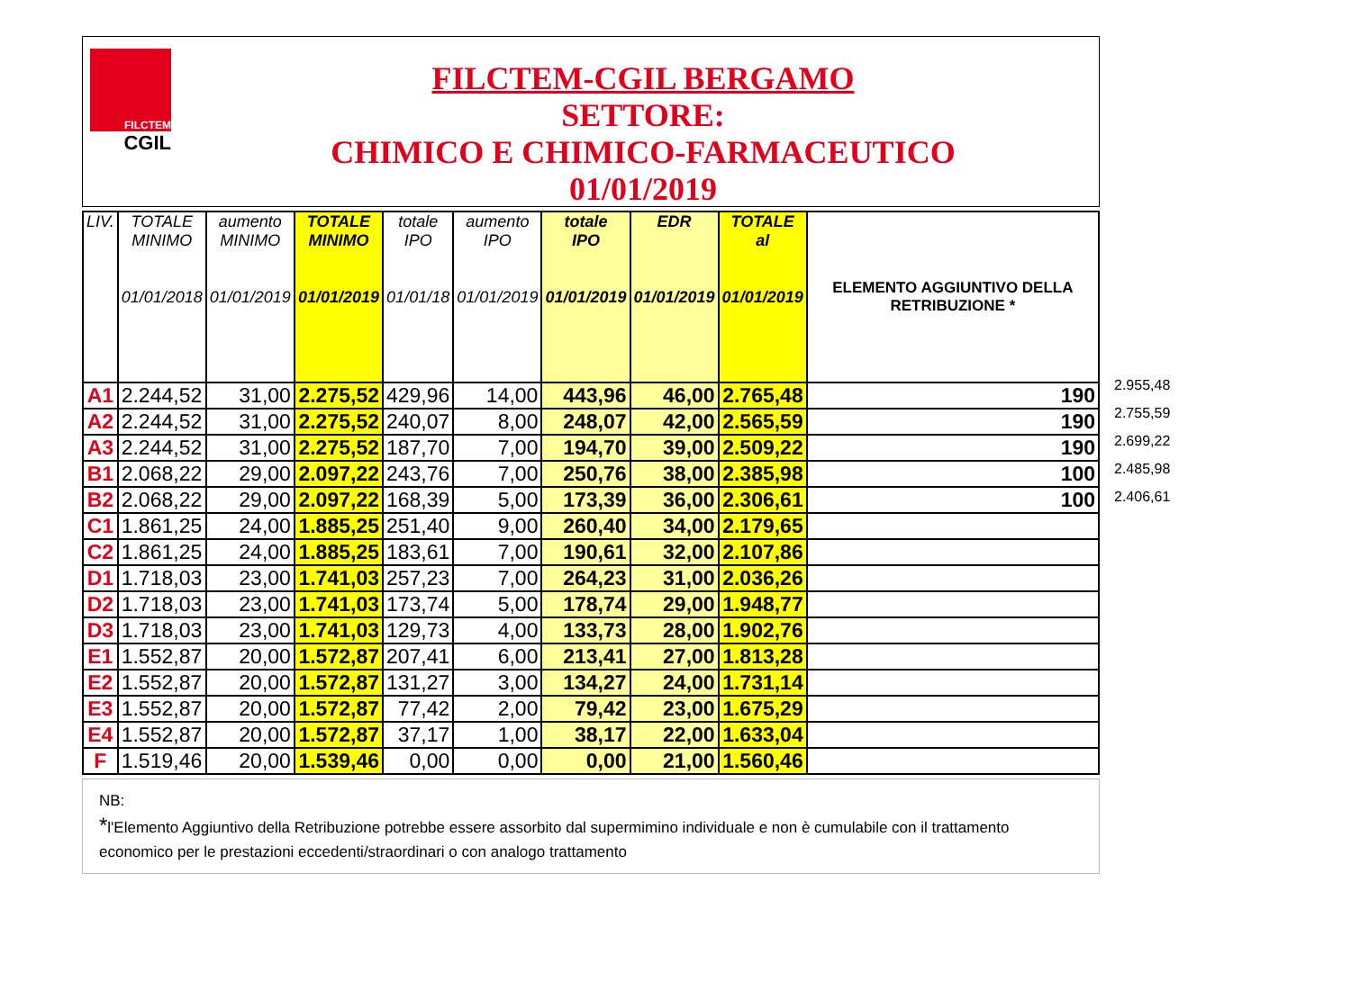FILCTEM
CGIL
FILCTEM-CGIL BERGAMO
SETTORE:
CHIMICO E CHIMICO-FARMACEUTICO
01/01/2019
| LIV. | TOTALE MINIMO 01/01/2018 | aumento MINIMO 01/01/2019 | TOTALE MINIMO 01/01/2019 | totale IPO 01/01/18 | aumento IPO 01/01/2019 | totale IPO 01/01/2019 | EDR 01/01/2019 | TOTALE al 01/01/2019 | ELEMENTO AGGIUNTIVO DELLA RETRIBUZIONE * |
| --- | --- | --- | --- | --- | --- | --- | --- | --- | --- |
| A1 | 2.244,52 | 31,00 | 2.275,52 | 429,96 | 14,00 | 443,96 | 46,00 | 2.765,48 | 190 |
| A2 | 2.244,52 | 31,00 | 2.275,52 | 240,07 | 8,00 | 248,07 | 42,00 | 2.565,59 | 190 |
| A3 | 2.244,52 | 31,00 | 2.275,52 | 187,70 | 7,00 | 194,70 | 39,00 | 2.509,22 | 190 |
| B1 | 2.068,22 | 29,00 | 2.097,22 | 243,76 | 7,00 | 250,76 | 38,00 | 2.385,98 | 100 |
| B2 | 2.068,22 | 29,00 | 2.097,22 | 168,39 | 5,00 | 173,39 | 36,00 | 2.306,61 | 100 |
| C1 | 1.861,25 | 24,00 | 1.885,25 | 251,40 | 9,00 | 260,40 | 34,00 | 2.179,65 | |
| C2 | 1.861,25 | 24,00 | 1.885,25 | 183,61 | 7,00 | 190,61 | 32,00 | 2.107,86 | |
| D1 | 1.718,03 | 23,00 | 1.741,03 | 257,23 | 7,00 | 264,23 | 31,00 | 2.036,26 | |
| D2 | 1.718,03 | 23,00 | 1.741,03 | 173,74 | 5,00 | 178,74 | 29,00 | 1.948,77 | |
| D3 | 1.718,03 | 23,00 | 1.741,03 | 129,73 | 4,00 | 133,73 | 28,00 | 1.902,76 | |
| E1 | 1.552,87 | 20,00 | 1.572,87 | 207,41 | 6,00 | 213,41 | 27,00 | 1.813,28 | |
| E2 | 1.552,87 | 20,00 | 1.572,87 | 131,27 | 3,00 | 134,27 | 24,00 | 1.731,14 | |
| E3 | 1.552,87 | 20,00 | 1.572,87 | 77,42 | 2,00 | 79,42 | 23,00 | 1.675,29 | |
| E4 | 1.552,87 | 20,00 | 1.572,87 | 37,17 | 1,00 | 38,17 | 22,00 | 1.633,04 | |
| F | 1.519,46 | 20,00 | 1.539,46 | 0,00 | 0,00 | 0,00 | 21,00 | 1.560,46 | |
2.955,48
2.755,59
2.699,22
2.485,98
2.406,61
NB:
*l'Elemento Aggiuntivo della Retribuzione potrebbe essere assorbito dal supermimino individuale e non è cumulabile con il trattamento economico per le prestazioni eccedenti/straordinari o con analogo trattamento